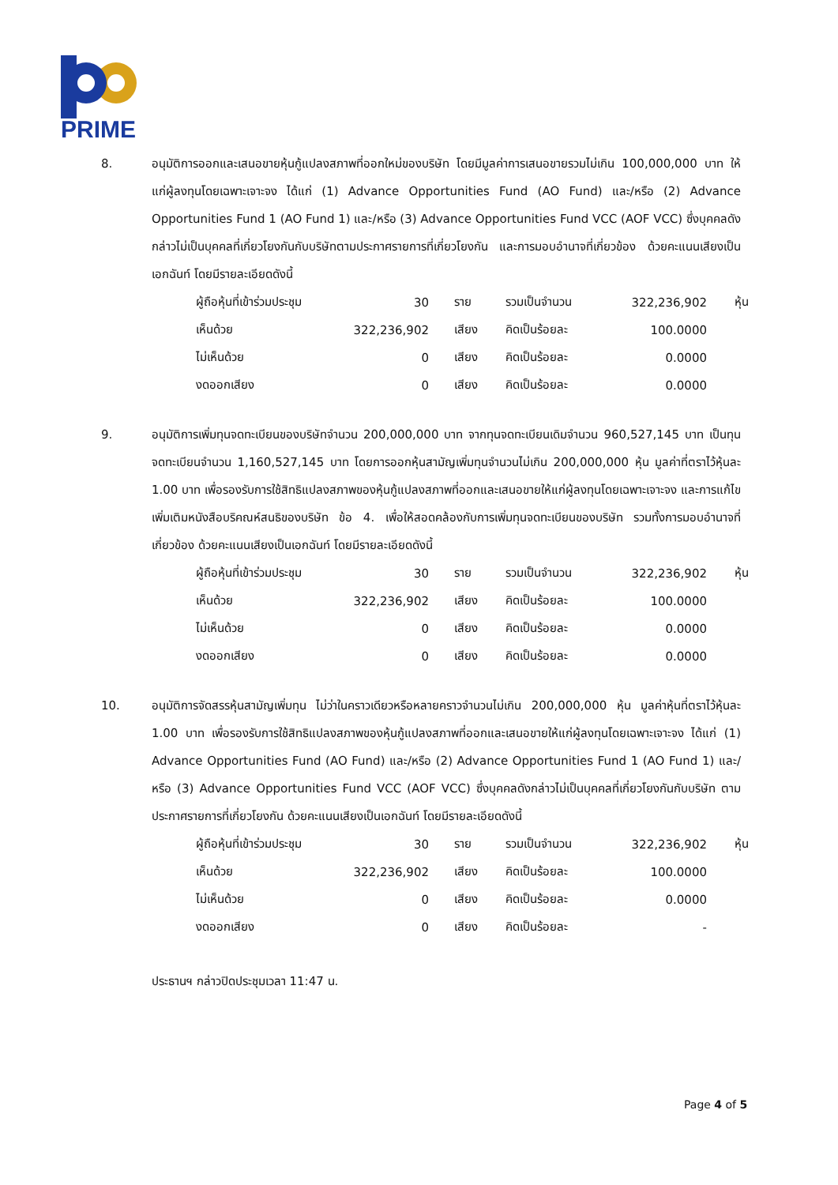PRIME
8. อนุมัติการออกและเสนอขายหุ้นกู้แปลงสภาพที่ออกใหม่ของบริษัท โดยมีมูลค่าการเสนอขายรวมไม่เกิน 100,000,000 บาท ให้แก่ผู้ลงทุนโดยเฉพาะเจาะจง ได้แก่ (1) Advance Opportunities Fund (AO Fund) และ/หรือ (2) Advance Opportunities Fund 1 (AO Fund 1) และ/หรือ (3) Advance Opportunities Fund VCC (AOF VCC) ซึ่งบุคคลดังกล่าวไม่เป็นบุคคลที่เกี่ยวโยงกันกับบริษัทตามประกาศรายการที่เกี่ยวโยงกัน และการมอบอำนาจที่เกี่ยวข้อง ด้วยคะแนนเสียงเป็นเอกฉันท์ โดยมีรายละเอียดดังนี้
| ผู้ถือหุ้นที่เข้าร่วมประชุม | 30 | ราย | รวมเป็นจำนวน | 322,236,902 | หุ้น |
| เห็นด้วย | 322,236,902 | เสียง | คิดเป็นร้อยละ | 100.0000 | |
| ไม่เห็นด้วย | 0 | เสียง | คิดเป็นร้อยละ | 0.0000 | |
| งดออกเสียง | 0 | เสียง | คิดเป็นร้อยละ | 0.0000 | |
9. อนุมัติการเพิ่มทุนจดทะเบียนของบริษัทจำนวน 200,000,000 บาท จากทุนจดทะเบียนเดิมจำนวน 960,527,145 บาท เป็นทุนจดทะเบียนจำนวน 1,160,527,145 บาท โดยการออกหุ้นสามัญเพิ่มทุนจำนวนไม่เกิน 200,000,000 หุ้น มูลค่าที่ตราไว้หุ้นละ 1.00 บาท เพื่อรองรับการใช้สิทธิแปลงสภาพของหุ้นกู้แปลงสภาพที่ออกและเสนอขายให้แก่ผู้ลงทุนโดยเฉพาะเจาะจง และการแก้ไขเพิ่มเติมหนังสือบริคณห์สนธิของบริษัท ข้อ 4. เพื่อให้สอดคล้องกับการเพิ่มทุนจดทะเบียนของบริษัท รวมทั้งการมอบอำนาจที่เกี่ยวข้อง ด้วยคะแนนเสียงเป็นเอกฉันท์ โดยมีรายละเอียดดังนี้
| ผู้ถือหุ้นที่เข้าร่วมประชุม | 30 | ราย | รวมเป็นจำนวน | 322,236,902 | หุ้น |
| เห็นด้วย | 322,236,902 | เสียง | คิดเป็นร้อยละ | 100.0000 | |
| ไม่เห็นด้วย | 0 | เสียง | คิดเป็นร้อยละ | 0.0000 | |
| งดออกเสียง | 0 | เสียง | คิดเป็นร้อยละ | 0.0000 | |
10. อนุมัติการจัดสรรหุ้นสามัญเพิ่มทุน ไม่ว่าในคราวเดียวหรือหลายคราวจำนวนไม่เกิน 200,000,000 หุ้น มูลค่าหุ้นที่ตราไว้หุ้นละ 1.00 บาท เพื่อรองรับการใช้สิทธิแปลงสภาพของหุ้นกู้แปลงสภาพที่ออกและเสนอขายให้แก่ผู้ลงทุนโดยเฉพาะเจาะจง ได้แก่ (1) Advance Opportunities Fund (AO Fund) และ/หรือ (2) Advance Opportunities Fund 1 (AO Fund 1) และ/หรือ (3) Advance Opportunities Fund VCC (AOF VCC) ซึ่งบุคคลดังกล่าวไม่เป็นบุคคลที่เกี่ยวโยงกันกับบริษัท ตามประกาศรายการที่เกี่ยวโยงกัน ด้วยคะแนนเสียงเป็นเอกฉันท์ โดยมีรายละเอียดดังนี้
| ผู้ถือหุ้นที่เข้าร่วมประชุม | 30 | ราย | รวมเป็นจำนวน | 322,236,902 | หุ้น |
| เห็นด้วย | 322,236,902 | เสียง | คิดเป็นร้อยละ | 100.0000 | |
| ไม่เห็นด้วย | 0 | เสียง | คิดเป็นร้อยละ | 0.0000 | |
| งดออกเสียง | 0 | เสียง | คิดเป็นร้อยละ | - | |
ประธานฯ กล่าวปิดประชุมเวลา 11:47 น.
Page 4 of 5